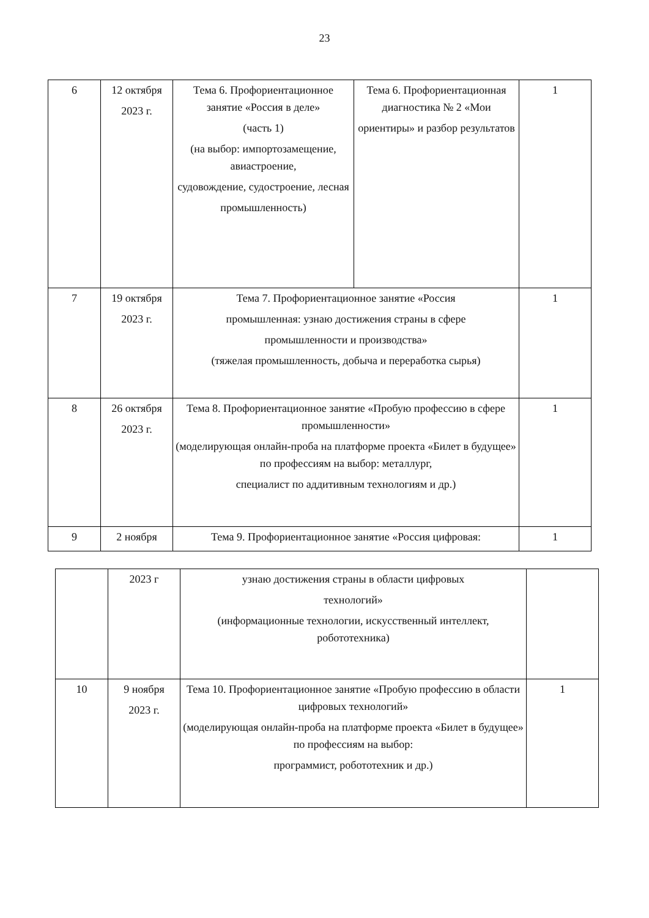23
| 6 | 12 октября 2023 г. | Тема 6. Профориентационное занятие «Россия в деле» (часть 1) (на выбор: импортозамещение, авиастроение, судовождение, судостроение, лесная промышленность) | Тема 6. Профориентационная диагностика № 2 «Мои ориентиры» и разбор результатов | 1 |
| 7 | 19 октября 2023 г. | Тема 7. Профориентационное занятие «Россия промышленная: узнаю достижения страны в сфере промышленности и производства» (тяжелая промышленность, добыча и переработка сырья) | | 1 |
| 8 | 26 октября 2023 г. | Тема 8. Профориентационное занятие «Пробую профессию в сфере промышленности» (моделирующая онлайн-проба на платформе проекта «Билет в будущее» по профессиям на выбор: металлург, специалист по аддитивным технологиям и др.) | | 1 |
| 9 | 2 ноября | Тема 9. Профориентационное занятие «Россия цифровая: | | 1 |
| | 2023 г | узнаю достижения страны в области цифровых технологий» (информационные технологии, искусственный интеллект, робототехника) | |
| 10 | 9 ноября 2023 г. | Тема 10. Профориентационное занятие «Пробую профессию в области цифровых технологий» (моделирующая онлайн-проба на платформе проекта «Билет в будущее» по профессиям на выбор: программист, робототехник и др.) | 1 |